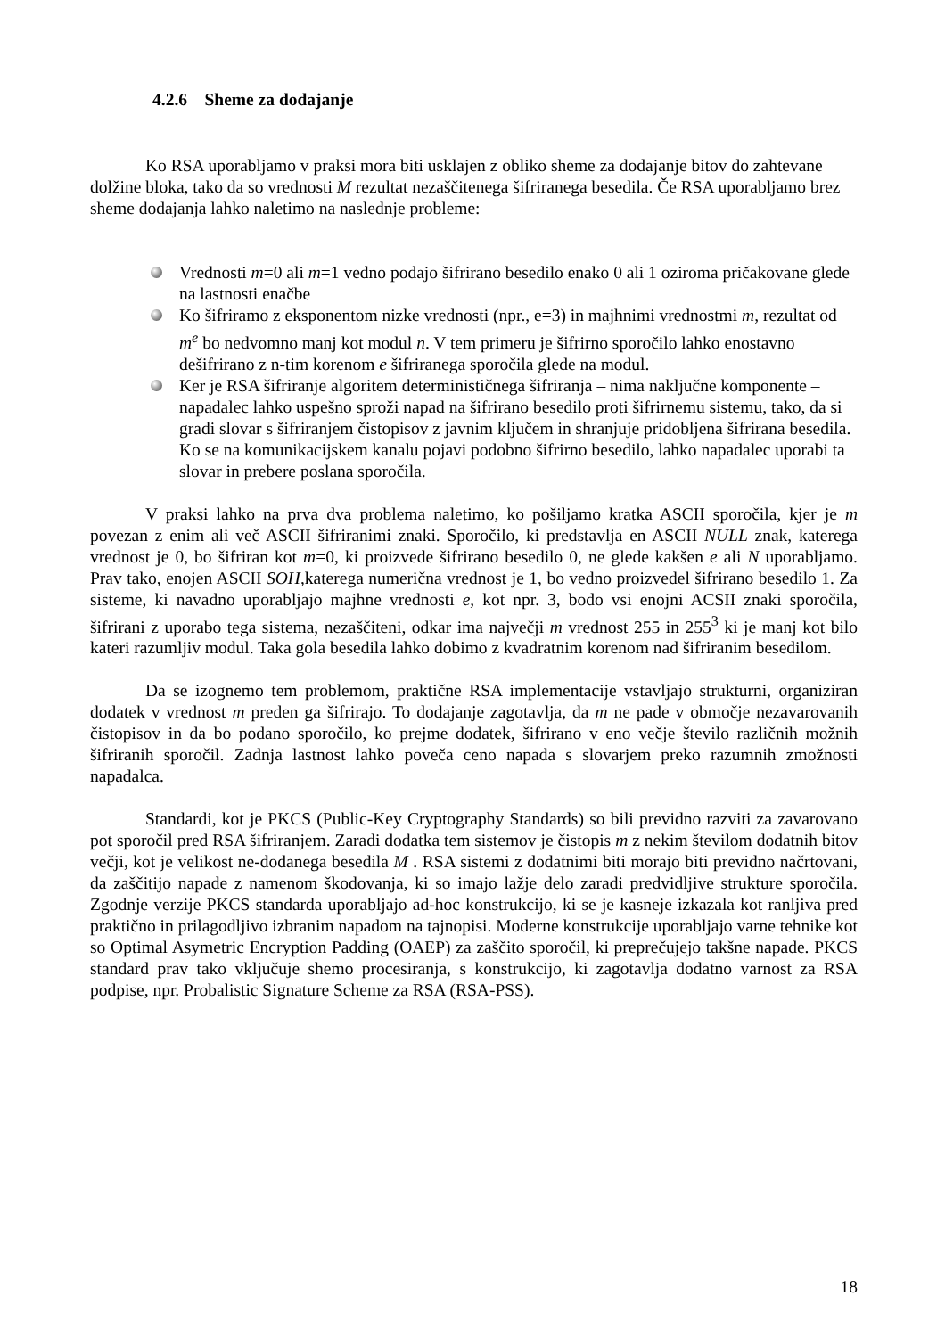4.2.6 Sheme za dodajanje
Ko RSA uporabljamo v praksi mora biti usklajen z obliko sheme za dodajanje bitov do zahtevane dolžine bloka, tako da so vrednosti M rezultat nezaščitenega šifriranega besedila. Če RSA uporabljamo brez sheme dodajanja lahko naletimo na naslednje probleme:
Vrednosti m=0 ali m=1 vedno podajo šifrirano besedilo enako 0 ali 1 oziroma pričakovane glede na lastnosti enačbe
Ko šifriramo z eksponentom nizke vrednosti (npr., e=3) in majhnimi vrednostmi m, rezultat od m<sup>e</sup> bo nedvomno manj kot modul n. V tem primeru je šifrirno sporočilo lahko enostavno dešifrirano z n-tim korenom e šifriranega sporočila glede na modul.
Ker je RSA šifriranje algoritem determinističnega šifriranja – nima naključne komponente – napadalec lahko uspešno sproži napad na šifrirano besedilo proti šifrirnemu sistemu, tako, da si gradi slovar s šifriranjem čistopisov z javnim ključem in shranjuje pridobljena šifrirana besedila. Ko se na komunikacijskem kanalu pojavi podobno šifrirno besedilo, lahko napadalec uporabi ta slovar in prebere poslana sporočila.
V praksi lahko na prva dva problema naletimo, ko pošiljamo kratka ASCII sporočila, kjer je m povezan z enim ali več ASCII šifriranimi znaki. Sporočilo, ki predstavlja en ASCII NULL znak, katerega vrednost je 0, bo šifriran kot m=0, ki proizvede šifrirano besedilo 0, ne glede kakšen e ali N uporabljamo. Prav tako, enojen ASCII SOH, katerega numerična vrednost je 1, bo vedno proizvedel šifrirano besedilo 1. Za sisteme, ki navadno uporabljajo majhne vrednosti e, kot npr. 3, bodo vsi enojni ACSII znaki sporočila, šifrirani z uporabo tega sistema, nezaščiteni, odkar ima največji m vrednost 255 in 255<sup>3</sup> ki je manj kot bilo kateri razumljiv modul. Taka gola besedila lahko dobimo z kvadratnim korenom nad šifriranim besedilom.
Da se izognemo tem problemom, praktične RSA implementacije vstavljajo strukturni, organiziran dodatek v vrednost m preden ga šifrirajo. To dodajanje zagotavlja, da m ne pade v območje nezavarovanih čistopisov in da bo podano sporočilo, ko prejme dodatek, šifrirano v eno večje število različnih možnih šifriranih sporočil. Zadnja lastnost lahko poveča ceno napada s slovarjem preko razumnih zmožnosti napadalca.
Standardi, kot je PKCS (Public-Key Cryptography Standards) so bili previdno razviti za zavarovano pot sporočil pred RSA šifriranjem. Zaradi dodatka tem sistemov je čistopis m z nekim številom dodatnih bitov večji, kot je velikost ne-dodanega besedila M . RSA sistemi z dodatnimi biti morajo biti previdno načrtovani, da zaščitijo napade z namenom škodovanja, ki so imajo lažje delo zaradi predvidljive strukture sporočila. Zgodnje verzije PKCS standarda uporabljajo ad-hoc konstrukcijo, ki se je kasneje izkazala kot ranljiva pred praktično in prilagodljivo izbranim napadom na tajnopisi. Moderne konstrukcije uporabljajo varne tehnike kot so Optimal Asymetric Encryption Padding (OAEP) za zaščito sporočil, ki preprečujejo takšne napade. PKCS standard prav tako vključuje shemo procesiranja, s konstrukcijo, ki zagotavlja dodatno varnost za RSA podpise, npr. Probalistic Signature Scheme za RSA (RSA-PSS).
18